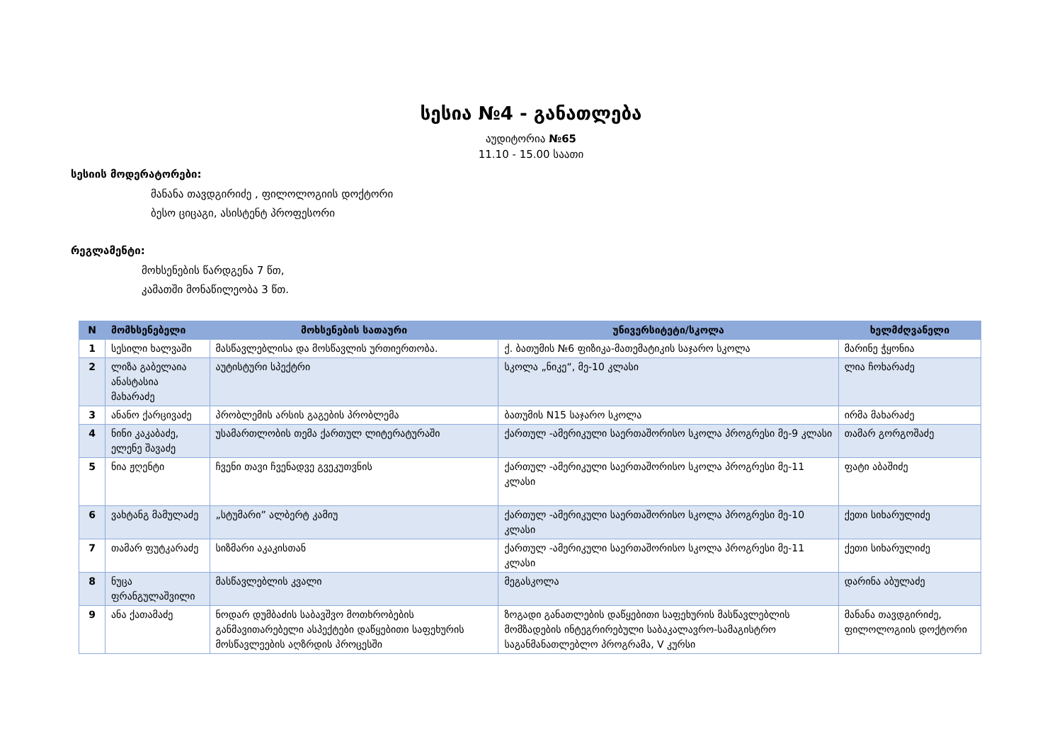სესია №4 - განათლება
აუდიტორია №65
11.10 - 15.00 საათი
სესიის მოდერატორები:
მანანა თავდგირიძე , ფილოლოგიის დოქტორი
ბესო ციცაგი, ასისტენტ პროფესორი
რეგლამენტი:
მოხსენების წარდგენა 7 წთ,
კამათში მონაწილეობა 3 წთ.
| N | მომხსენებელი | მოხსენების სათაური | უნივერსიტეტი/სკოლა | ხელმძღვანელი |
| --- | --- | --- | --- | --- |
| 1 | სესილი ხალვაში | მასწავლებლისა და მოსწავლის ურთიერთობა. | ქ. ბათუმის №6 ფიზიკა-მათემატიკის საჯარო სკოლა | მარინე ჭყონია |
| 2 | ლიზა გაბელაია ანასტასია მახარაძე | აუტისტური სპექტრი | სკოლა „ნიკე“, მე-10 კლასი | ლია ჩოხარაძე |
| 3 | ანანო ქარცივაძე | პრობლემის არსის გაგების პრობლემა | ბათუმის N15 საჯარო სკოლა | ირმა მახარაძე |
| 4 | ნინი კაკაბაძე, ელენე შავაძე | უსამართლობის თემა ქართულ ლიტერატურაში | ქართულ -ამერიკული საერთაშორისო სკოლა პროგრესი მე-9 კლასი | თამარ გორგოშაძე |
| 5 | ნია ჟღენტი | ჩვენი თავი ჩვენადვე გვეკუთვნის | ქართულ -ამერიკული საერთაშორისო სკოლა პროგრესი მე-11 კლასი | ფატი აბაშიძე |
| 6 | ვახტანგ მამულაძე | „სტუმარი” ალბერტ კამიუ | ქართულ -ამერიკული საერთაშორისო სკოლა პროგრესი მე-10 კლასი | ქეთი სიხარულიძე |
| 7 | თამარ ფუტკარაძე | სიზმარი აკაკისთან | ქართულ -ამერიკული საერთაშორისო სკოლა პროგრესი მე-11 კლასი | ქეთი სიხარულიძე |
| 8 | ნუცა ფრანგულაშვილი | მასწავლებლის კვალი | მეგასკოლა | დარინა აბულაძე |
| 9 | ანა ქათამაძე | ნოდარ დუმბაძის საბავშვო მოთხრობების განმავითარებელი ასპექტები დაწყებითი საფეხურის მოსწავლეების აღზრდის პროცესში | ზოგადი განათლების დაწყებითი საფეხურის მასწავლებლის მომზადების ინტეგრირებული საბაკალავრო-სამაგისტრო საგანმანათლებლო პროგრამა, V კურსი | მანანა თავდგირიძე, ფილოლოგიის დოქტორი |